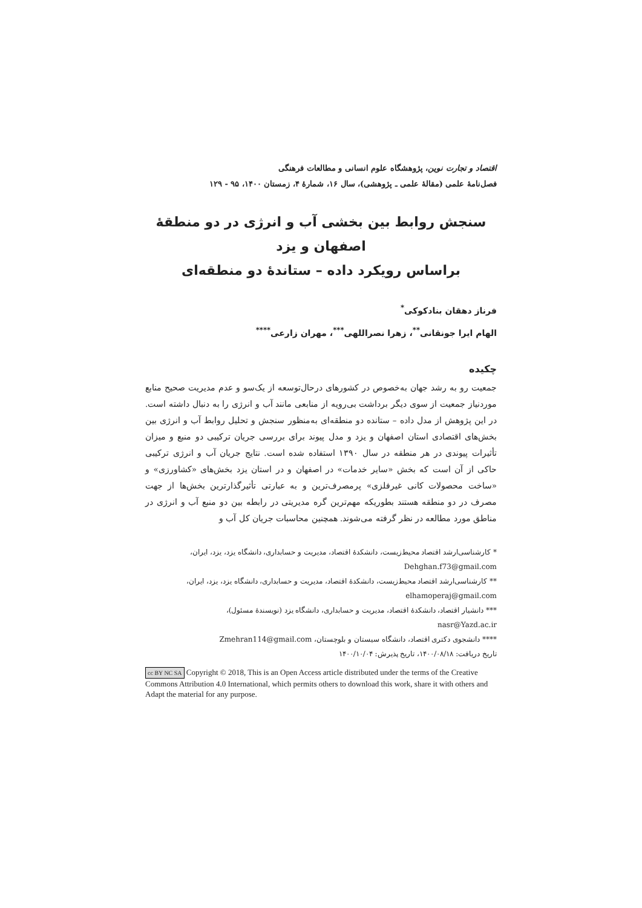اقتصاد و تجارت نوین، پژوهشگاه علوم انسانی و مطالعات فرهنگی
فصل‌نامهٔ علمی (مقالهٔ علمی ـ پژوهشی)، سال ۱۶، شمارهٔ ۴، زمستان ۱۴۰۰، ۹۵ - ۱۲۹
سنجش روابط بین بخشی آب و انرژی در دو منطقهٔ اصفهان و یزد
براساس رویکرد داده – ستاندهٔ دو منطقه‌ای
فرناز دهقان بنادکوکی<sup>*</sup>
الهام ایرا جونقانی<sup>**</sup>، زهرا نصراللهی<sup>***</sup>، مهران زارعی<sup>****</sup>
چکیده
جمعیت رو به رشد جهان به‌خصوص در کشورهای درحال‌توسعه از یک‌سو و عدم مدیریت صحیح منابع موردنیاز جمعیت از سوی دیگر برداشت بی‌رویه از منابعی مانند آب و انرژی را به دنبال داشته است. در این پژوهش از مدل داده – ستانده دو منطقه‌ای به‌منظور سنجش و تحلیل روابط آب و انرژی بین بخش‌های اقتصادی استان اصفهان و یزد و مدل پیوند برای بررسی جریان ترکیبی دو منبع و میزان تأثیرات پیوندی در هر منطقه در سال ۱۳۹۰ استفاده شده است. نتایج جریان آب و انرژی ترکیبی حاکی از آن است که بخش «سایر خدمات» در اصفهان و در استان یزد بخش‌های «کشاورزی» و «ساخت محصولات کانی غیرفلزی» پرمصرف‌ترین و به عبارتی تأثیرگذارترین بخش‌ها از جهت مصرف در دو منطقه هستند بطوریکه مهم‌ترین گره مدیریتی در رابطه بین دو منبع آب و انرژی در مناطق مورد مطالعه در نظر گرفته می‌شوند. همچنین محاسبات جریان کل آب و
* کارشناسی‌ارشد اقتصاد محیط‌زیست، دانشکدهٔ اقتصاد، مدیریت و حسابداری، دانشگاه یزد، یزد، ایران،
Dehghan.f73@gmail.com
** کارشناسی‌ارشد اقتصاد محیط‌زیست، دانشکدهٔ اقتصاد، مدیریت و حسابداری، دانشگاه یزد، یزد، ایران،
elhamoperaj@gmail.com
*** دانشیار اقتصاد، دانشکدهٔ اقتصاد، مدیریت و حسابداری، دانشگاه یزد (نویسندهٔ مسئول)،
nasr@Yazd.ac.ir
**** دانشجوی دکتری اقتصاد، دانشگاه سیستان و بلوچستان، Zmehran114@gmail.com
تاریخ دریافت: ۱۴۰۰/۰۸/۱۸، تاریخ پذیرش: ۱۴۰۰/۱۰/۰۴
cc BY NC SA Copyright © 2018, This is an Open Access article distributed under the terms of the Creative Commons Attribution 4.0 International, which permits others to download this work, share it with others and Adapt the material for any purpose.